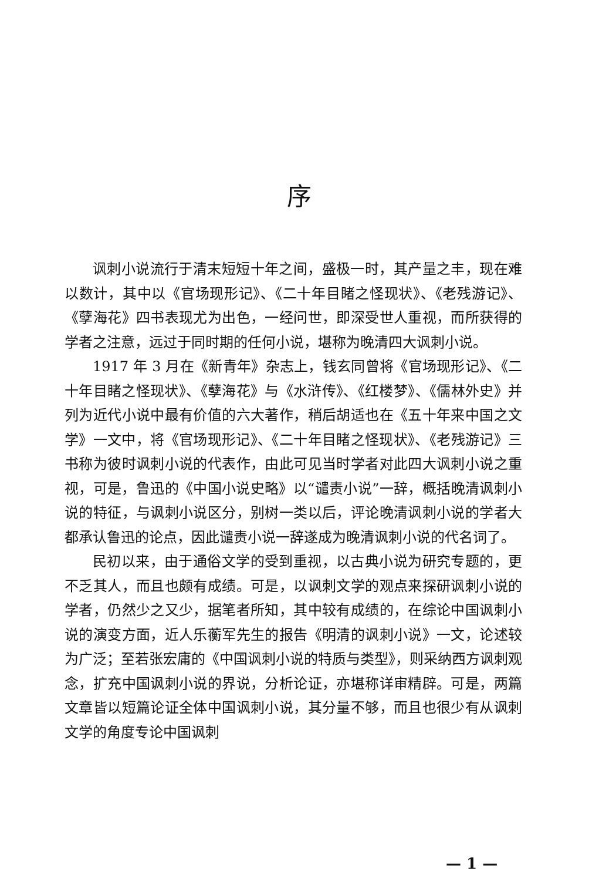序
讽刺小说流行于清末短短十年之间，盛极一时，其产量之丰，现在难以数计，其中以《官场现形记》、《二十年目睹之怪现状》、《老残游记》、《孽海花》四书表现尤为出色，一经问世，即深受世人重视，而所获得的学者之注意，远过于同时期的任何小说，堪称为晚清四大讽刺小说。
1917 年 3 月在《新青年》杂志上，钱玄同曾将《官场现形记》、《二十年目睹之怪现状》、《孽海花》与《水浒传》、《红楼梦》、《儒林外史》并列为近代小说中最有价值的六大著作，稍后胡适也在《五十年来中国之文学》一文中，将《官场现形记》、《二十年目睹之怪现状》、《老残游记》三书称为彼时讽刺小说的代表作，由此可见当时学者对此四大讽刺小说之重视，可是，鲁迅的《中国小说史略》以“谴责小说”一辞，概括晚清讽刺小说的特征，与讽刺小说区分，别树一类以后，评论晚清讽刺小说的学者大都承认鲁迅的论点，因此谴责小说一辞遂成为晚清讽刺小说的代名词了。
民初以来，由于通俗文学的受到重视，以古典小说为研究专题的，更不乏其人，而且也颇有成绩。可是，以讽刺文学的观点来探研讽刺小说的学者，仍然少之又少，据笔者所知，其中较有成绩的，在综论中国讽刺小说的演变方面，近人乐蘅军先生的报告《明清的讽刺小说》一文，论述较为广泛；至若张宏庸的《中国讽刺小说的特质与类型》，则采纳西方讽刺观念，扩充中国讽刺小说的界说，分析论证，亦堪称详审精辟。可是，两篇文章皆以短篇论证全体中国讽刺小说，其分量不够，而且也很少有从讽刺文学的角度专论中国讽刺
— 1 —